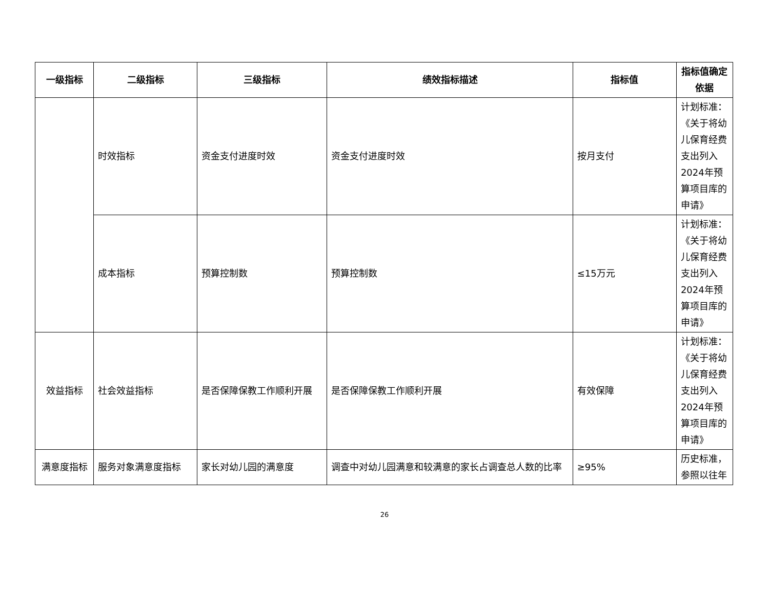| 一级指标 | 二级指标 | 三级指标 | 绩效指标描述 | 指标值 | 指标值确定依据 |
| --- | --- | --- | --- | --- | --- |
| | 时效指标 | 资金支付进度时效 | 资金支付进度时效 | 按月支付 | 计划标准：《关于将幼儿保育经费支出列入2024年预算项目库的申请》 |
| | 成本指标 | 预算控制数 | 预算控制数 | ≤15万元 | 计划标准：《关于将幼儿保育经费支出列入2024年预算项目库的申请》 |
| 效益指标 | 社会效益指标 | 是否保障保教工作顺利开展 | 是否保障保教工作顺利开展 | 有效保障 | 计划标准：《关于将幼儿保育经费支出列入2024年预算项目库的申请》 |
| 满意度指标 | 服务对象满意度指标 | 家长对幼儿园的满意度 | 调查中对幼儿园满意和较满意的家长占调查总人数的比率 | ≥95% | 历史标准，参照以往年 |
26